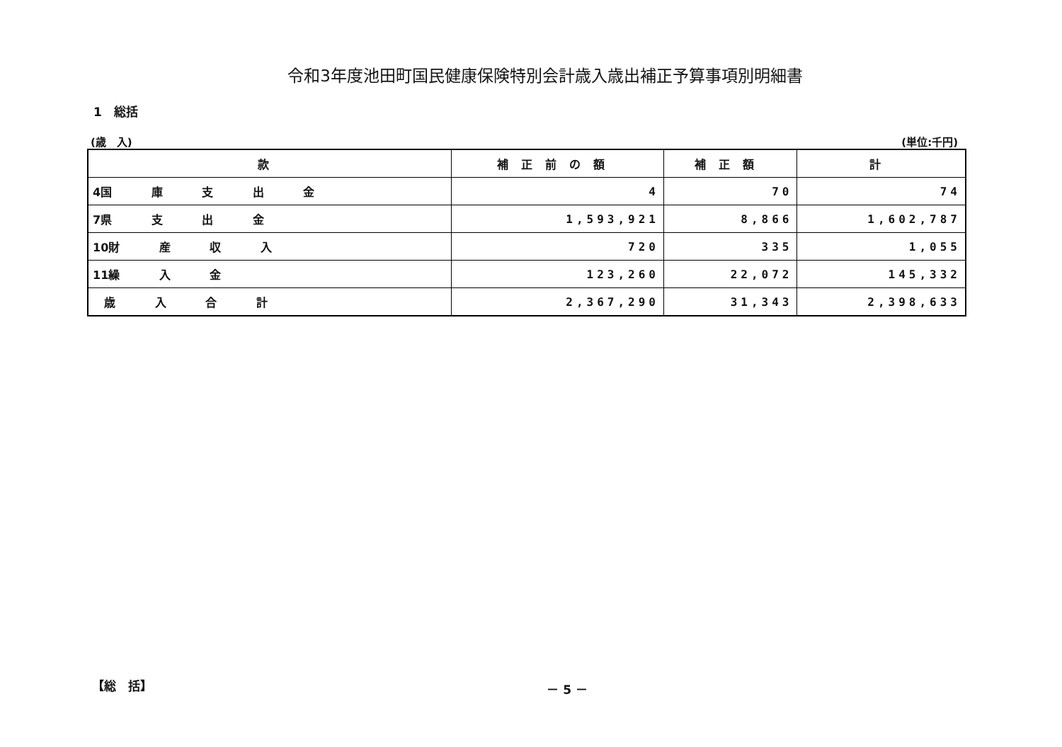令和3年度池田町国民健康保険特別会計歳入歳出補正予算事項別明細書
1　総括
(歳　入) (単位:千円)
| 款 | 補正前の額 | 補正額 | 計 |
| --- | --- | --- | --- |
| 4国 庫 支 出 金 | 4 | 70 | 74 |
| 7県 支 出 金 | 1,593,921 | 8,866 | 1,602,787 |
| 10財 産 収 入 | 720 | 335 | 1,055 |
| 11繰 入 金 | 123,260 | 22,072 | 145,332 |
| 歳 入 合 計 | 2,367,290 | 31,343 | 2,398,633 |
【総　括】 － 5 －